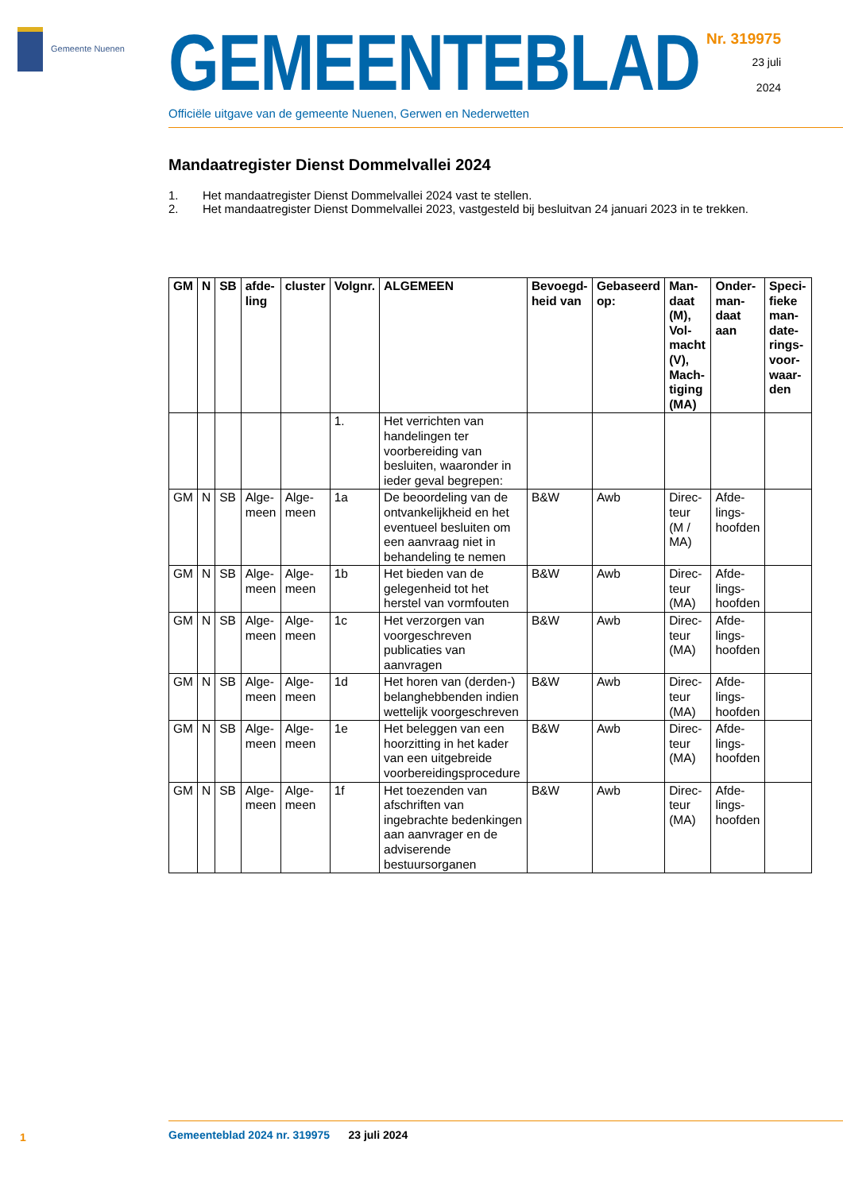Gemeente Nuenen
GEMEENTEBLAD
Officiële uitgave van de gemeente Nuenen, Gerwen en Nederwetten
Nr. 319975
23 juli
2024
Mandaatregister Dienst Dommelvallei 2024
1. Het mandaatregister Dienst Dommelvallei 2024 vast te stellen.
2. Het mandaatregister Dienst Dommelvallei 2023, vastgesteld bij besluitvan 24 januari 2023 in te trekken.
| GM | N | SB | afde-ling | cluster | Volgnr. | ALGEMEEN | Bevoegd-heid van | Gebaseerd op: | Man-daat (M), Vol-macht (V), Mach-tiging (MA) | Onder-man-daat aan | Speci-fieke man-date-rings-voor-waar-den |
| --- | --- | --- | --- | --- | --- | --- | --- | --- | --- | --- | --- |
| | | | | | 1. | Het verrichten van handelingen ter voorbereiding van besluiten, waaronder in ieder geval begrepen: | | | | | |
| GM | N | SB | Alge-meen | Alge-meen | 1a | De beoordeling van de ontvankelijkheid en het eventueel besluiten om een aanvraag niet in behandeling te nemen | B&W | Awb | Direc-teur (M / MA) | Afde-lings-hoofden | |
| GM | N | SB | Alge-meen | Alge-meen | 1b | Het bieden van de gelegenheid tot het herstel van vormfouten | B&W | Awb | Direc-teur (MA) | Afde-lings-hoofden | |
| GM | N | SB | Alge-meen | Alge-meen | 1c | Het verzorgen van voorgeschreven publicaties van aanvragen | B&W | Awb | Direc-teur (MA) | Afde-lings-hoofden | |
| GM | N | SB | Alge-meen | Alge-meen | 1d | Het horen van (derden-) belanghebbenden indien wettelijk voorgeschreven | B&W | Awb | Direc-teur (MA) | Afde-lings-hoofden | |
| GM | N | SB | Alge-meen | Alge-meen | 1e | Het beleggen van een hoorzitting in het kader van een uitgebreide voorbereidingsprocedure | B&W | Awb | Direc-teur (MA) | Afde-lings-hoofden | |
| GM | N | SB | Alge-meen | Alge-meen | 1f | Het toezenden van afschriften van ingebrachte bedenkingen aan aanvrager en de adviserende bestuursorganen | B&W | Awb | Direc-teur (MA) | Afde-lings-hoofden | |
1
Gemeenteblad 2024 nr. 319975 23 juli 2024